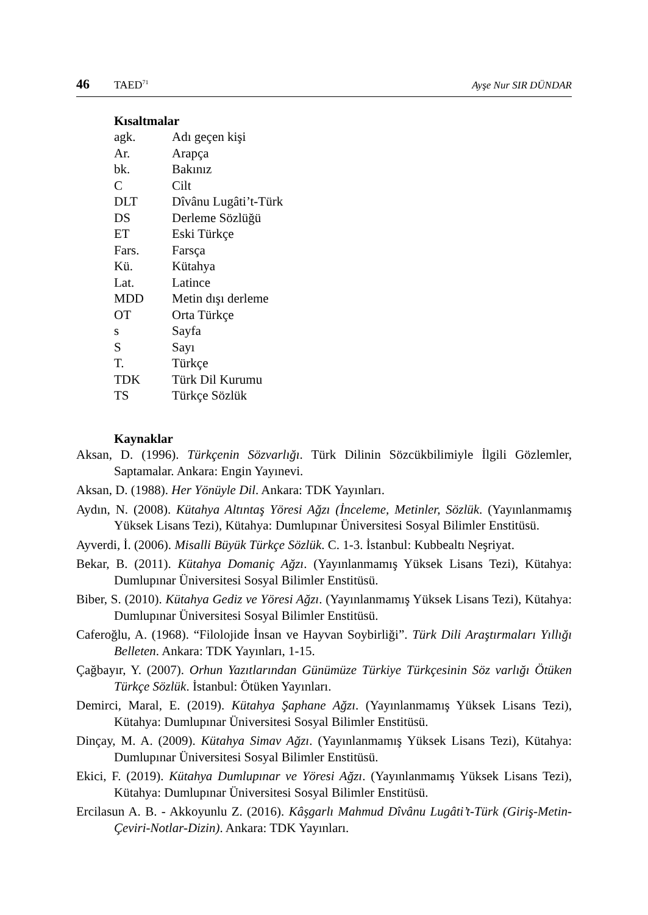46 TAED<sup>71</sup> Ayşe Nur SIR DÜNDAR
Kısaltmalar
| agk. | Adı geçen kişi |
| Ar. | Arapça |
| bk. | Bakınız |
| C | Cilt |
| DLT | Dîvânu Lugâti’t-Türk |
| DS | Derleme Sözlüğü |
| ET | Eski Türkçe |
| Fars. | Farsça |
| Kü. | Kütahya |
| Lat. | Latince |
| MDD | Metin dışı derleme |
| OT | Orta Türkçe |
| s | Sayfa |
| S | Sayı |
| T. | Türkçe |
| TDK | Türk Dil Kurumu |
| TS | Türkçe Sözlük |
Kaynaklar
Aksan, D. (1996). Türkçenin Sözvarlığı. Türk Dilinin Sözcükbilimiyle İlgili Gözlemler, Saptamalar. Ankara: Engin Yayınevi.
Aksan, D. (1988). Her Yönüyle Dil. Ankara: TDK Yayınları.
Aydın, N. (2008). Kütahya Altıntaş Yöresi Ağzı (İnceleme, Metinler, Sözlük. (Yayınlanmamış Yüksek Lisans Tezi), Kütahya: Dumlupınar Üniversitesi Sosyal Bilimler Enstitüsü.
Ayverdi, İ. (2006). Misalli Büyük Türkçe Sözlük. C. 1-3. İstanbul: Kubbealtı Neşriyat.
Bekar, B. (2011). Kütahya Domaniç Ağzı. (Yayınlanmamış Yüksek Lisans Tezi), Kütahya: Dumlupınar Üniversitesi Sosyal Bilimler Enstitüsü.
Biber, S. (2010). Kütahya Gediz ve Yöresi Ağzı. (Yayınlanmamış Yüksek Lisans Tezi), Kütahya: Dumlupınar Üniversitesi Sosyal Bilimler Enstitüsü.
Caferoğlu, A. (1968). “Filolojide İnsan ve Hayvan Soybirliği”. Türk Dili Araştırmaları Yıllığı Belleten. Ankara: TDK Yayınları, 1-15.
Çağbayır, Y. (2007). Orhun Yazıtlarından Günümüze Türkiye Türkçesinin Söz varlığı Ötüken Türkçe Sözlük. İstanbul: Ötüken Yayınları.
Demirci, Maral, E. (2019). Kütahya Şaphane Ağzı. (Yayınlanmamış Yüksek Lisans Tezi), Kütahya: Dumlupınar Üniversitesi Sosyal Bilimler Enstitüsü.
Dinçay, M. A. (2009). Kütahya Simav Ağzı. (Yayınlanmamış Yüksek Lisans Tezi), Kütahya: Dumlupınar Üniversitesi Sosyal Bilimler Enstitüsü.
Ekici, F. (2019). Kütahya Dumlupınar ve Yöresi Ağzı. (Yayınlanmamış Yüksek Lisans Tezi), Kütahya: Dumlupınar Üniversitesi Sosyal Bilimler Enstitüsü.
Ercilasun A. B. - Akkoyunlu Z. (2016). Kâşgarlı Mahmud Dîvânu Lugâti’t-Türk (Giriş-Metin-Çeviri-Notlar-Dizin). Ankara: TDK Yayınları.